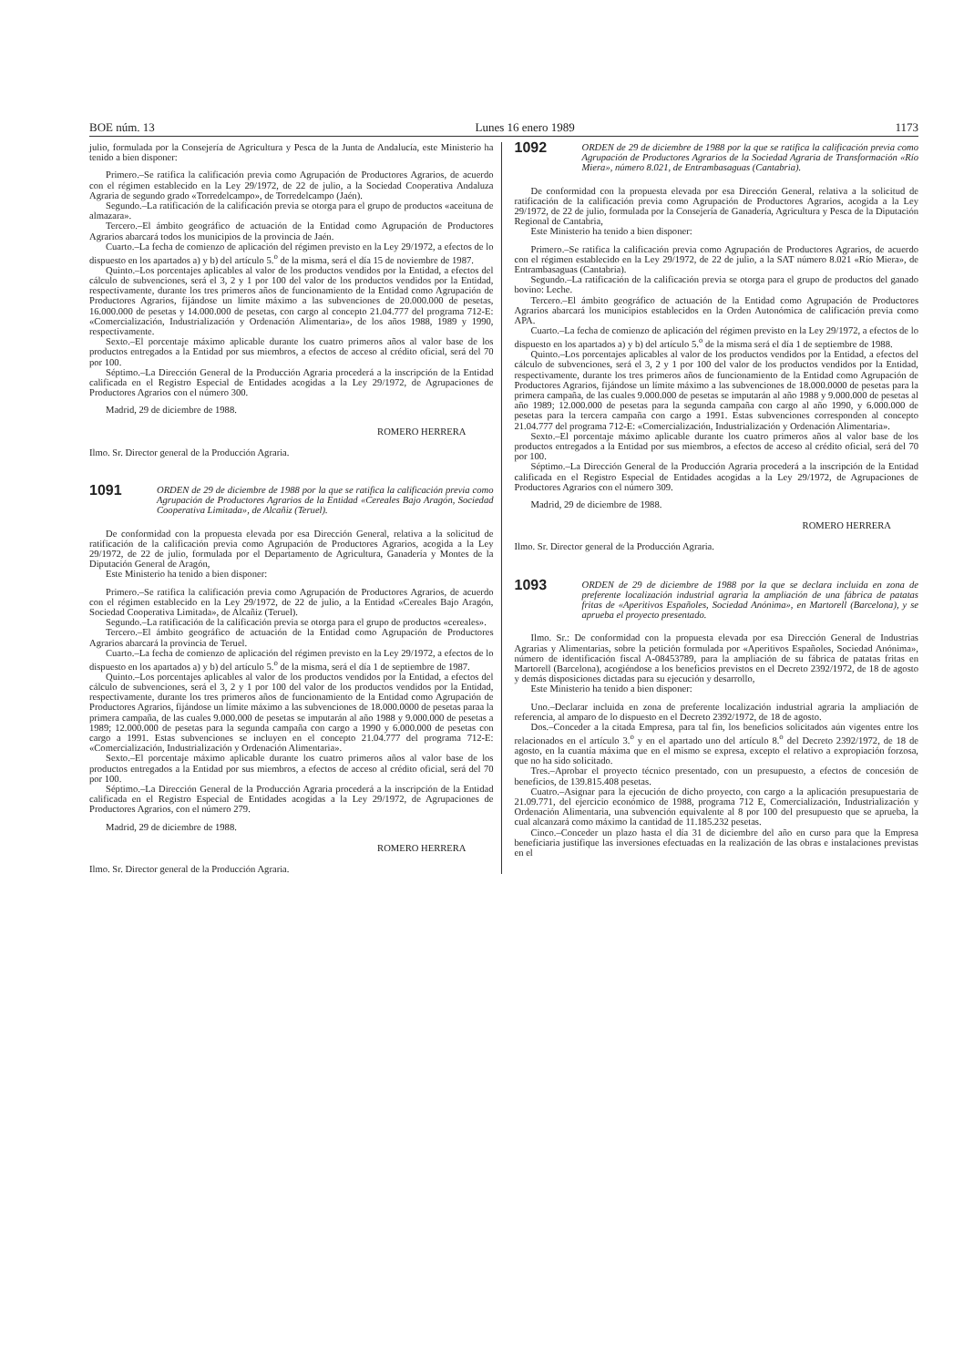BOE núm. 13 Lunes 16 enero 1989 1173
julio, formulada por la Consejería de Agricultura y Pesca de la Junta de Andalucía, este Ministerio ha tenido a bien disponer:
Primero.–Se ratifica la calificación previa como Agrupación de Productores Agrarios, de acuerdo con el régimen establecido en la Ley 29/1972, de 22 de julio, a la Sociedad Cooperativa Andaluza Agraria de segundo grado «Torredelcampo», de Torredelcampo (Jaén).
Segundo.–La ratificación de la calificación previa se otorga para el grupo de productos «aceituna de almazara».
Tercero.–El ámbito geográfico de actuación de la Entidad como Agrupación de Productores Agrarios abarcará todos los municipios de la provincia de Jaén.
Cuarto.–La fecha de comienzo de aplicación del régimen previsto en la Ley 29/1972, a efectos de lo dispuesto en los apartados a) y b) del artículo 5.<sup>o</sup> de la misma, será el día 15 de noviembre de 1987.
Quinto.–Los porcentajes aplicables al valor de los productos vendidos por la Entidad, a efectos del cálculo de subvenciones, será el 3, 2 y 1 por 100 del valor de los productos vendidos por la Entidad, respectivamente, durante los tres primeros años de funcionamiento de la Entidad como Agrupación de Productores Agrarios, fijándose un límite máximo a las subvenciones de 20.000.000 de pesetas, 16.000.000 de pesetas y 14.000.000 de pesetas, con cargo al concepto 21.04.777 del programa 712-E: «Comercialización, Industrialización y Ordenación Alimentaria», de los años 1988, 1989 y 1990, respectivamente.
Sexto.–El porcentaje máximo aplicable durante los cuatro primeros años al valor base de los productos entregados a la Entidad por sus miembros, a efectos de acceso al crédito oficial, será del 70 por 100.
Séptimo.–La Dirección General de la Producción Agraria procederá a la inscripción de la Entidad calificada en el Registro Especial de Entidades acogidas a la Ley 29/1972, de Agrupaciones de Productores Agrarios con el número 300.
Madrid, 29 de diciembre de 1988.
ROMERO HERRERA
Ilmo. Sr. Director general de la Producción Agraria.
1091 ORDEN de 29 de diciembre de 1988 por la que se ratifica la calificación previa como Agrupación de Productores Agrarios de la Entidad «Cereales Bajo Aragón, Sociedad Cooperativa Limitada», de Alcañiz (Teruel).
De conformidad con la propuesta elevada por esa Dirección General, relativa a la solicitud de ratificación de la calificación previa como Agrupación de Productores Agrarios, acogida a la Ley 29/1972, de 22 de julio, formulada por el Departamento de Agricultura, Ganadería y Montes de la Diputación General de Aragón,
Este Ministerio ha tenido a bien disponer:
Primero.–Se ratifica la calificación previa como Agrupación de Productores Agrarios, de acuerdo con el régimen establecido en la Ley 29/1972, de 22 de julio, a la Entidad «Cereales Bajo Aragón, Sociedad Cooperativa Limitada», de Alcañiz (Teruel).
Segundo.–La ratificación de la calificación previa se otorga para el grupo de productos «cereales».
Tercero.–El ámbito geográfico de actuación de la Entidad como Agrupación de Productores Agrarios abarcará la provincia de Teruel.
Cuarto.–La fecha de comienzo de aplicación del régimen previsto en la Ley 29/1972, a efectos de lo dispuesto en los apartados a) y b) del artículo 5.<sup>o</sup> de la misma, será el día 1 de septiembre de 1987.
Quinto.–Los porcentajes aplicables al valor de los productos vendidos por la Entidad, a efectos del cálculo de subvenciones, será el 3, 2 y 1 por 100 del valor de los productos vendidos por la Entidad, respectivamente, durante los tres primeros años de funcionamiento de la Entidad como Agrupación de Productores Agrarios, fijándose un límite máximo a las subvenciones de 18.000.0000 de pesetas paraa la primera campaña, de las cuales 9.000.000 de pesetas se imputarán al año 1988 y 9.000.000 de pesetas a 1989; 12.000.000 de pesetas para la segunda campaña con cargo a 1990 y 6.000.000 de pesetas con cargo a 1991. Estas subvenciones se incluyen en el concepto 21.04.777 del programa 712-E: «Comercialización, Industrialización y Ordenación Alimentaria».
Sexto.–El porcentaje máximo aplicable durante los cuatro primeros años al valor base de los productos entregados a la Entidad por sus miembros, a efectos de acceso al crédito oficial, será del 70 por 100.
Séptimo.–La Dirección General de la Producción Agraria procederá a la inscripción de la Entidad calificada en el Registro Especial de Entidades acogidas a la Ley 29/1972, de Agrupaciones de Productores Agrarios, con el número 279.
Madrid, 29 de diciembre de 1988.
ROMERO HERRERA
Ilmo. Sr. Director general de la Producción Agraria.
1092 ORDEN de 29 de diciembre de 1988 por la que se ratifica la calificación previa como Agrupación de Productores Agrarios de la Sociedad Agraria de Transformación «Río Miera», número 8.021, de Entrambasaguas (Cantabria).
De conformidad con la propuesta elevada por esa Dirección General, relativa a la solicitud de ratificación de la calificación previa como Agrupación de Productores Agrarios, acogida a la Ley 29/1972, de 22 de julio, formulada por la Consejería de Ganadería, Agricultura y Pesca de la Diputación Regional de Cantabria,
Este Ministerio ha tenido a bien disponer:
Primero.–Se ratifica la calificación previa como Agrupación de Productores Agrarios, de acuerdo con el régimen establecido en la Ley 29/1972, de 22 de julio, a la SAT número 8.021 «Río Miera», de Entrambasaguas (Cantabria).
Segundo.–La ratificación de la calificación previa se otorga para el grupo de productos del ganado bovino: Leche.
Tercero.–El ámbito geográfico de actuación de la Entidad como Agrupación de Productores Agrarios abarcará los municipios establecidos en la Orden Autonómica de calificación previa como APA.
Cuarto.–La fecha de comienzo de aplicación del régimen previsto en la Ley 29/1972, a efectos de lo dispuesto en los apartados a) y b) del artículo 5.<sup>o</sup> de la misma será el día 1 de septiembre de 1988.
Quinto.–Los porcentajes aplicables al valor de los productos vendidos por la Entidad, a efectos del cálculo de subvenciones, será el 3, 2 y 1 por 100 del valor de los productos vendidos por la Entidad, respectivamente, durante los tres primeros años de funcionamiento de la Entidad como Agrupación de Productores Agrarios, fijándose un límite máximo a las subvenciones de 18.000.0000 de pesetas para la primera campaña, de las cuales 9.000.000 de pesetas se imputarán al año 1988 y 9.000.000 de pesetas al año 1989; 12.000.000 de pesetas para la segunda campaña con cargo al año 1990, y 6.000.000 de pesetas para la tercera campaña con cargo a 1991. Estas subvenciones corresponden al concepto 21.04.777 del programa 712-E: «Comercialización, Industrialización y Ordenación Alimentaria».
Sexto.–El porcentaje máximo aplicable durante los cuatro primeros años al valor base de los productos entregados a la Entidad por sus miembros, a efectos de acceso al crédito oficial, será del 70 por 100.
Séptimo.–La Dirección General de la Producción Agraria procederá a la inscripción de la Entidad calificada en el Registro Especial de Entidades acogidas a la Ley 29/1972, de Agrupaciones de Productores Agrarios con el número 309.
Madrid, 29 de diciembre de 1988.
ROMERO HERRERA
Ilmo. Sr. Director general de la Producción Agraria.
1093 ORDEN de 29 de diciembre de 1988 por la que se declara incluida en zona de preferente localización industrial agraria la ampliación de una fábrica de patatas fritas de «Aperitivos Españoles, Sociedad Anónima», en Martorell (Barcelona), y se aprueba el proyecto presentado.
Ilmo. Sr.: De conformidad con la propuesta elevada por esa Dirección General de Industrias Agrarias y Alimentarias, sobre la petición formulada por «Aperitivos Españoles, Sociedad Anónima», número de identificación fiscal A-08453789, para la ampliación de su fábrica de patatas fritas en Martorell (Barcelona), acogiéndose a los beneficios previstos en el Decreto 2392/1972, de 18 de agosto y demás disposiciones dictadas para su ejecución y desarrollo,
Este Ministerio ha tenido a bien disponer:
Uno.–Declarar incluida en zona de preferente localización industrial agraria la ampliación de referencia, al amparo de lo dispuesto en el Decreto 2392/1972, de 18 de agosto.
Dos.–Conceder a la citada Empresa, para tal fin, los beneficios solicitados aún vigentes entre los relacionados en el artículo 3.<sup>o</sup> y en el apartado uno del artículo 8.<sup>o</sup> del Decreto 2392/1972, de 18 de agosto, en la cuantía máxima que en el mismo se expresa, excepto el relativo a expropiación forzosa, que no ha sido solicitado.
Tres.–Aprobar el proyecto técnico presentado, con un presupuesto, a efectos de concesión de beneficios, de 139.815.408 pesetas.
Cuatro.–Asignar para la ejecución de dicho proyecto, con cargo a la aplicación presupuestaria de 21.09.771, del ejercicio económico de 1988, programa 712 E, Comercialización, Industrialización y Ordenación Alimentaria, una subvención equivalente al 8 por 100 del presupuesto que se aprueba, la cual alcanzará como máximo la cantidad de 11.185.232 pesetas.
Cinco.–Conceder un plazo hasta el día 31 de diciembre del año en curso para que la Empresa beneficiaria justifique las inversiones efectuadas en la realización de las obras e instalaciones previstas en el